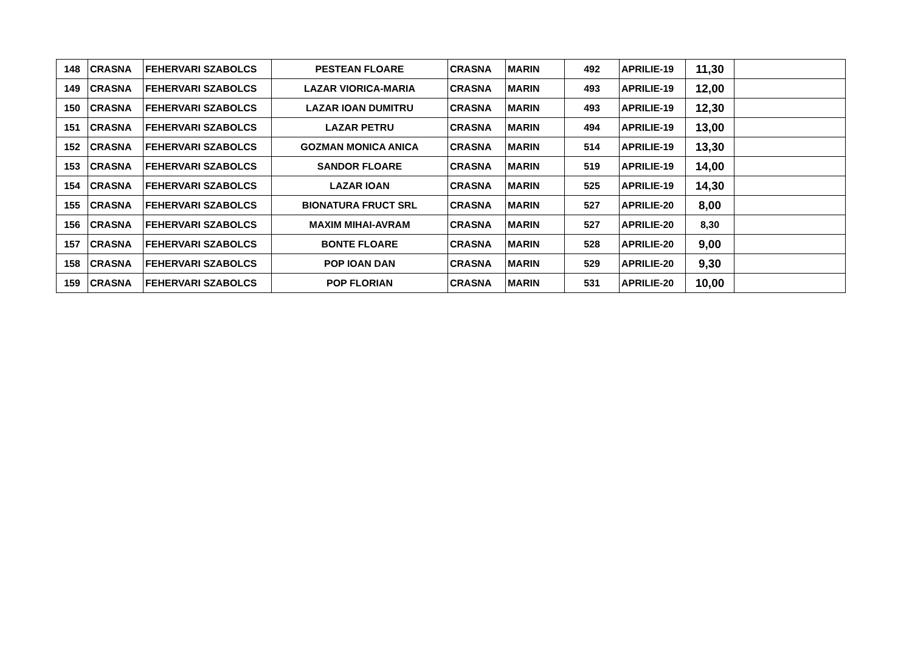| 148 | CRASNA | FEHERVARI SZABOLCS | PESTEAN FLOARE | CRASNA | MARIN | 492 | APRILIE-19 | 11,30 | |
| 149 | CRASNA | FEHERVARI SZABOLCS | LAZAR VIORICA-MARIA | CRASNA | MARIN | 493 | APRILIE-19 | 12,00 | |
| 150 | CRASNA | FEHERVARI SZABOLCS | LAZAR IOAN DUMITRU | CRASNA | MARIN | 493 | APRILIE-19 | 12,30 | |
| 151 | CRASNA | FEHERVARI SZABOLCS | LAZAR PETRU | CRASNA | MARIN | 494 | APRILIE-19 | 13,00 | |
| 152 | CRASNA | FEHERVARI SZABOLCS | GOZMAN MONICA ANICA | CRASNA | MARIN | 514 | APRILIE-19 | 13,30 | |
| 153 | CRASNA | FEHERVARI SZABOLCS | SANDOR FLOARE | CRASNA | MARIN | 519 | APRILIE-19 | 14,00 | |
| 154 | CRASNA | FEHERVARI SZABOLCS | LAZAR IOAN | CRASNA | MARIN | 525 | APRILIE-19 | 14,30 | |
| 155 | CRASNA | FEHERVARI SZABOLCS | BIONATURA FRUCT SRL | CRASNA | MARIN | 527 | APRILIE-20 | 8,00 | |
| 156 | CRASNA | FEHERVARI SZABOLCS | MAXIM MIHAI-AVRAM | CRASNA | MARIN | 527 | APRILIE-20 | 8,30 | |
| 157 | CRASNA | FEHERVARI SZABOLCS | BONTE FLOARE | CRASNA | MARIN | 528 | APRILIE-20 | 9,00 | |
| 158 | CRASNA | FEHERVARI SZABOLCS | POP IOAN DAN | CRASNA | MARIN | 529 | APRILIE-20 | 9,30 | |
| 159 | CRASNA | FEHERVARI SZABOLCS | POP FLORIAN | CRASNA | MARIN | 531 | APRILIE-20 | 10,00 | |